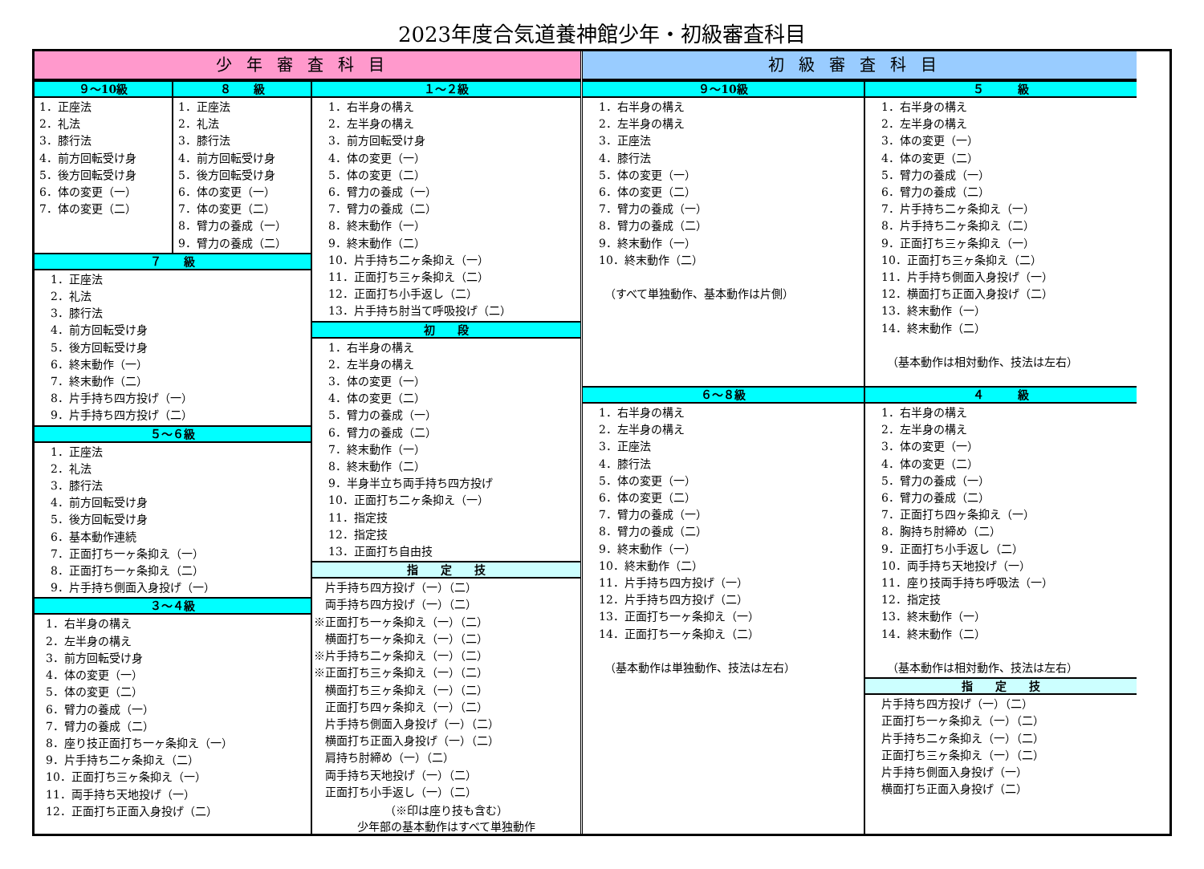2023年度合気道養神館少年・初級審査科目
少年審査科目
９～10級
1．正座法 2．礼法 3．膝行法 4．前方回転受け身 5．後方回転受け身 6．体の変更（一） 7．体の変更（二）
８　　級
1．正座法 2．礼法 3．膝行法 4．前方回転受け身 5．後方回転受け身 6．体の変更（一） 7．体の変更（二） 8．臂力の養成（一） 9．臂力の養成（二）
７　　級
1．正座法 2．礼法 3．膝行法 4．前方回転受け身 5．後方回転受け身 6．終末動作（一） 7．終末動作（二） 8．片手持ち四方投げ（一） 9．片手持ち四方投げ（二）
５～６級
1．正座法 2．礼法 3．膝行法 4．前方回転受け身 5．後方回転受け身 6．基本動作連続 7．正面打ち一ヶ条抑え（一） 8．正面打ち一ヶ条抑え（二） 9．片手持ち側面入身投げ（一）
３～４級
1．右半身の構え 2．左半身の構え 3．前方回転受け身 4．体の変更（一） 5．体の変更（二） 6．臂力の養成（一） 7．臂力の養成（二） 8．座り技正面打ち一ヶ条抑え（一） 9．片手持ち二ヶ条抑え（二） 10．正面打ち三ヶ条抑え（一） 11．両手持ち天地投げ（一） 12．正面打ち正面入身投げ（二）
１～２級
1．右半身の構え 2．左半身の構え 3．前方回転受け身 4．体の変更（一） 5．体の変更（二） 6．臂力の養成（一） 7．臂力の養成（二） 8．終末動作（一） 9．終末動作（二） 10．片手持ち二ヶ条抑え（一） 11．正面打ち三ヶ条抑え（二） 12．正面打ち小手返し（二） 13．片手持ち肘当て呼吸投げ（二）
初　　段
1．右半身の構え 2．左半身の構え 3．体の変更（一） 4．体の変更（二） 5．臂力の養成（一） 6．臂力の養成（二） 7．終末動作（一） 8．終末動作（二） 9．半身半立ち両手持ち四方投げ 10．正面打ち二ヶ条抑え（一） 11．指定技 12．指定技 13．正面打ち自由技
指　　定　　技
　片手持ち四方投げ（一）（二） 　両手持ち四方投げ（一）（二） ※正面打ち一ヶ条抑え（一）（二） 　横面打ち一ヶ条抑え（一）（二） ※片手持ち二ヶ条抑え（一）（二） ※正面打ち三ヶ条抑え（一）（二） 　横面打ち三ヶ条抑え（一）（二） 　正面打ち四ヶ条抑え（一）（二） 　片手持ち側面入身投げ（一）（二） 　横面打ち正面入身投げ（一）（二） 　肩持ち肘締め（一）（二） 　両手持ち天地投げ（一）（二） 　正面打ち小手返し（一）（二）
（※印は座り技も含む）
少年部の基本動作はすべて単独動作
初級審査科目
９～10級
1．右半身の構え 2．左半身の構え 3．正座法 4．膝行法 5．体の変更（一） 6．体の変更（二） 7．臂力の養成（一） 8．臂力の養成（二） 9．終末動作（一） 10．終末動作（二） 　（すべて単独動作、基本動作は片側）
６～８級
1．右半身の構え 2．左半身の構え 3．正座法 4．膝行法 5．体の変更（一） 6．体の変更（二） 7．臂力の養成（一） 8．臂力の養成（二） 9．終末動作（一） 10．終末動作（二） 11．片手持ち四方投げ（一） 12．片手持ち四方投げ（二） 13．正面打ち一ヶ条抑え（一） 14．正面打ち一ヶ条抑え（二） 　（基本動作は単独動作、技法は左右）
５　　　級
1．右半身の構え 2．左半身の構え 3．体の変更（一） 4．体の変更（二） 5．臂力の養成（一） 6．臂力の養成（二） 7．片手持ち二ヶ条抑え（一） 8．片手持ち二ヶ条抑え（二） 9．正面打ち三ヶ条抑え（一） 10．正面打ち三ヶ条抑え（二） 11．片手持ち側面入身投げ（一） 12．横面打ち正面入身投げ（二） 13．終末動作（一） 14．終末動作（二） 　（基本動作は相対動作、技法は左右）
４　　　級
1．右半身の構え 2．左半身の構え 3．体の変更（一） 4．体の変更（二） 5．臂力の養成（一） 6．臂力の養成（二） 7．正面打ち四ヶ条抑え（一） 8．胸持ち肘締め（二） 9．正面打ち小手返し（二） 10．両手持ち天地投げ（一） 11．座り技両手持ち呼吸法（一） 12．指定技 13．終末動作（一） 14．終末動作（二） 　（基本動作は相対動作、技法は左右）
指　　定　　技
片手持ち四方投げ（一）（二） 正面打ち一ヶ条抑え（一）（二） 片手持ち二ヶ条抑え（一）（二） 正面打ち三ヶ条抑え（一）（二） 片手持ち側面入身投げ（一） 横面打ち正面入身投げ（二）